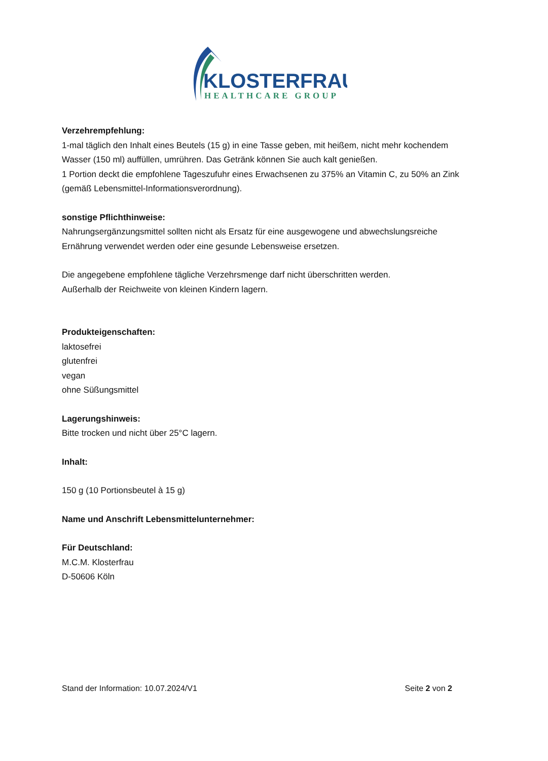KLOSTERFRAU
HEALTHCARE GROUP
Verzehrempfehlung:
1-mal täglich den Inhalt eines Beutels (15 g) in eine Tasse geben, mit heißem, nicht mehr kochendem Wasser (150 ml) auffüllen, umrühren. Das Getränk können Sie auch kalt genießen.
1 Portion deckt die empfohlene Tageszufuhr eines Erwachsenen zu 375% an Vitamin C, zu 50% an Zink (gemäß Lebensmittel-Informationsverordnung).
sonstige Pflichthinweise:
Nahrungsergänzungsmittel sollten nicht als Ersatz für eine ausgewogene und abwechslungsreiche Ernährung verwendet werden oder eine gesunde Lebensweise ersetzen.
Die angegebene empfohlene tägliche Verzehrsmenge darf nicht überschritten werden.
Außerhalb der Reichweite von kleinen Kindern lagern.
Produkteigenschaften:
laktosefrei
glutenfrei
vegan
ohne Süßungsmittel
Lagerungshinweis:
Bitte trocken und nicht über 25°C lagern.
Inhalt:
150 g (10 Portionsbeutel à 15 g)
Name und Anschrift Lebensmittelunternehmer:
Für Deutschland:
M.C.M. Klosterfrau
D-50606 Köln
Stand der Information: 10.07.2024/V1 Seite 2 von 2